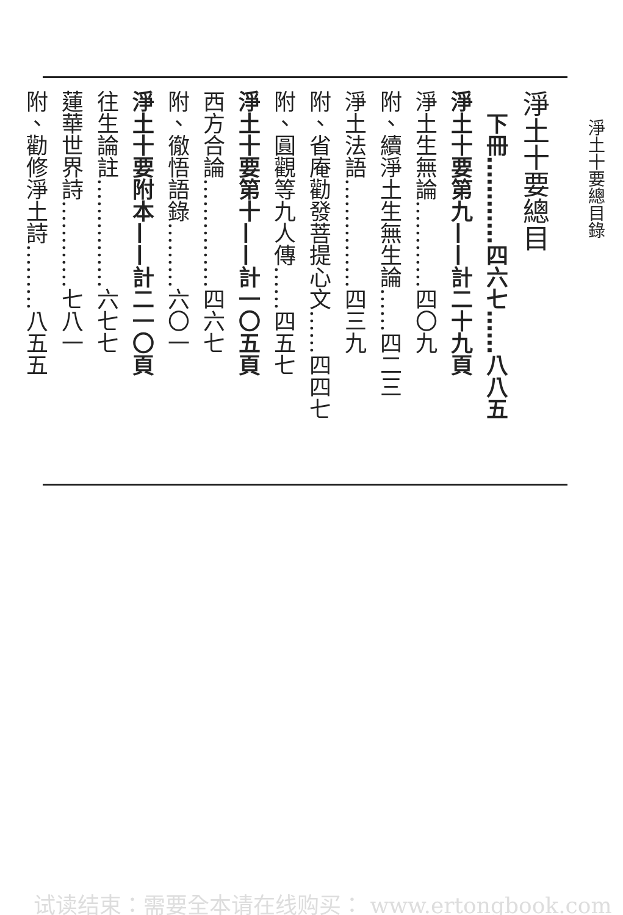淨土十要總目錄
淨土十要總目
　下冊…………四六七……八八五
淨土十要第九——計二十九頁
淨土生無論…………四〇九
附、續淨土生無生論……四二三
淨土法語……………四三九
附、省庵勸發菩提心文……四四七
附、圓觀等九人傳……四五七
淨土十要第十——計一〇五頁
西方合論……………四六七
附、徹悟語錄………六〇一
淨土十要附本——計二一〇頁
往生論註……………六七七
蓮華世界詩…………七八一
附、勸修淨土詩………八五五
试读结束：需要全本请在线购买： www.ertongbook.com